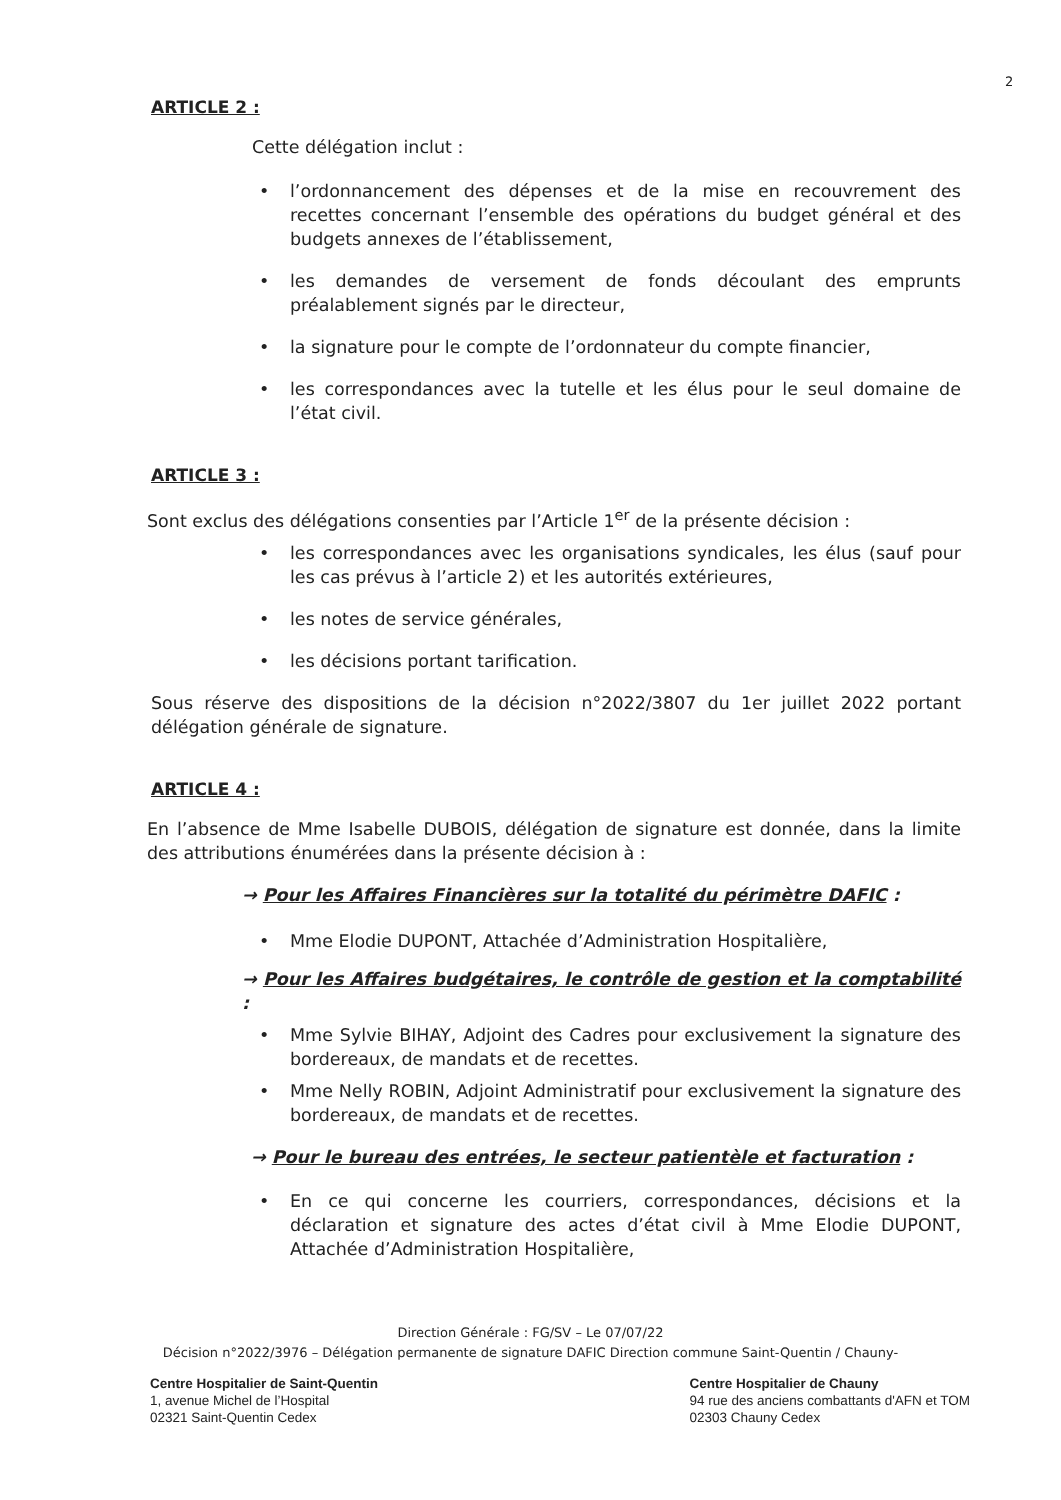2
ARTICLE 2 :
Cette délégation inclut :
l’ordonnancement des dépenses et de la mise en recouvrement des recettes concernant l’ensemble des opérations du budget général et des budgets annexes de l’établissement,
les demandes de versement de fonds découlant des emprunts préalablement signés par le directeur,
la signature pour le compte de l’ordonnateur du compte financier,
les correspondances avec la tutelle et les élus pour le seul domaine de l’état civil.
ARTICLE 3 :
Sont exclus des délégations consenties par l’Article 1<sup>er</sup> de la présente décision :
les correspondances avec les organisations syndicales, les élus (sauf pour les cas prévus à l’article 2) et les autorités extérieures,
les notes de service générales,
les décisions portant tarification.
Sous réserve des dispositions de la décision n°2022/3807 du 1er juillet 2022 portant délégation générale de signature.
ARTICLE 4 :
En l’absence de Mme Isabelle DUBOIS, délégation de signature est donnée, dans la limite des attributions énumérées dans la présente décision à :
→ Pour les Affaires Financières sur la totalité du périmètre DAFIC :
Mme Elodie DUPONT, Attachée d’Administration Hospitalière,
→ Pour les Affaires budgétaires, le contrôle de gestion et la comptabilité :
Mme Sylvie BIHAY, Adjoint des Cadres pour exclusivement la signature des bordereaux, de mandats et de recettes.
Mme Nelly ROBIN, Adjoint Administratif pour exclusivement la signature des bordereaux, de mandats et de recettes.
→ Pour le bureau des entrées, le secteur patientèle et facturation :
En ce qui concerne les courriers, correspondances, décisions et la déclaration et signature des actes d’état civil à Mme Elodie DUPONT, Attachée d’Administration Hospitalière,
Direction Générale : FG/SV – Le 07/07/22
Décision n°2022/3976 – Délégation permanente de signature DAFIC Direction commune Saint-Quentin / Chauny-
Centre Hospitalier de Saint-Quentin
1, avenue Michel de l’Hospital
02321 Saint-Quentin Cedex
Centre Hospitalier de Chauny
94 rue des anciens combattants d'AFN et TOM
02303 Chauny Cedex